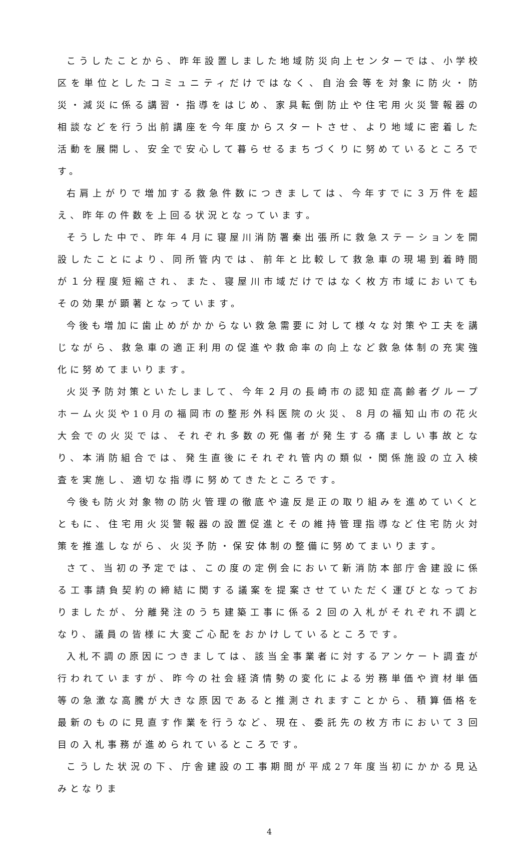こうしたことから、昨年設置しました地域防災向上センターでは、小学校区を単位としたコミュニティだけではなく、自治会等を対象に防火・防災・減災に係る講習・指導をはじめ、家具転倒防止や住宅用火災警報器の相談などを行う出前講座を今年度からスタートさせ、より地域に密着した活動を展開し、安全で安心して暮らせるまちづくりに努めているところです。
右肩上がりで増加する救急件数につきましては、今年すでに３万件を超え、昨年の件数を上回る状況となっています。
そうした中で、昨年４月に寝屋川消防署秦出張所に救急ステーションを開設したことにより、同所管内では、前年と比較して救急車の現場到着時間が１分程度短縮され、また、寝屋川市域だけではなく枚方市域においてもその効果が顕著となっています。
今後も増加に歯止めがかからない救急需要に対して様々な対策や工夫を講じながら、救急車の適正利用の促進や救命率の向上など救急体制の充実強化に努めてまいります。
火災予防対策といたしまして、今年２月の長崎市の認知症高齢者グループホーム火災や10月の福岡市の整形外科医院の火災、８月の福知山市の花火大会での火災では、それぞれ多数の死傷者が発生する痛ましい事故となり、本消防組合では、発生直後にそれぞれ管内の類似・関係施設の立入検査を実施し、適切な指導に努めてきたところです。
今後も防火対象物の防火管理の徹底や違反是正の取り組みを進めていくとともに、住宅用火災警報器の設置促進とその維持管理指導など住宅防火対策を推進しながら、火災予防・保安体制の整備に努めてまいります。
さて、当初の予定では、この度の定例会において新消防本部庁舎建設に係る工事請負契約の締結に関する議案を提案させていただく運びとなっておりましたが、分離発注のうち建築工事に係る２回の入札がそれぞれ不調となり、議員の皆様に大変ご心配をおかけしているところです。
入札不調の原因につきましては、該当全事業者に対するアンケート調査が行われていますが、昨今の社会経済情勢の変化による労務単価や資材単価等の急激な高騰が大きな原因であると推測されますことから、積算価格を最新のものに見直す作業を行うなど、現在、委託先の枚方市において３回目の入札事務が進められているところです。
こうした状況の下、庁舎建設の工事期間が平成27年度当初にかかる見込みとなりま
4